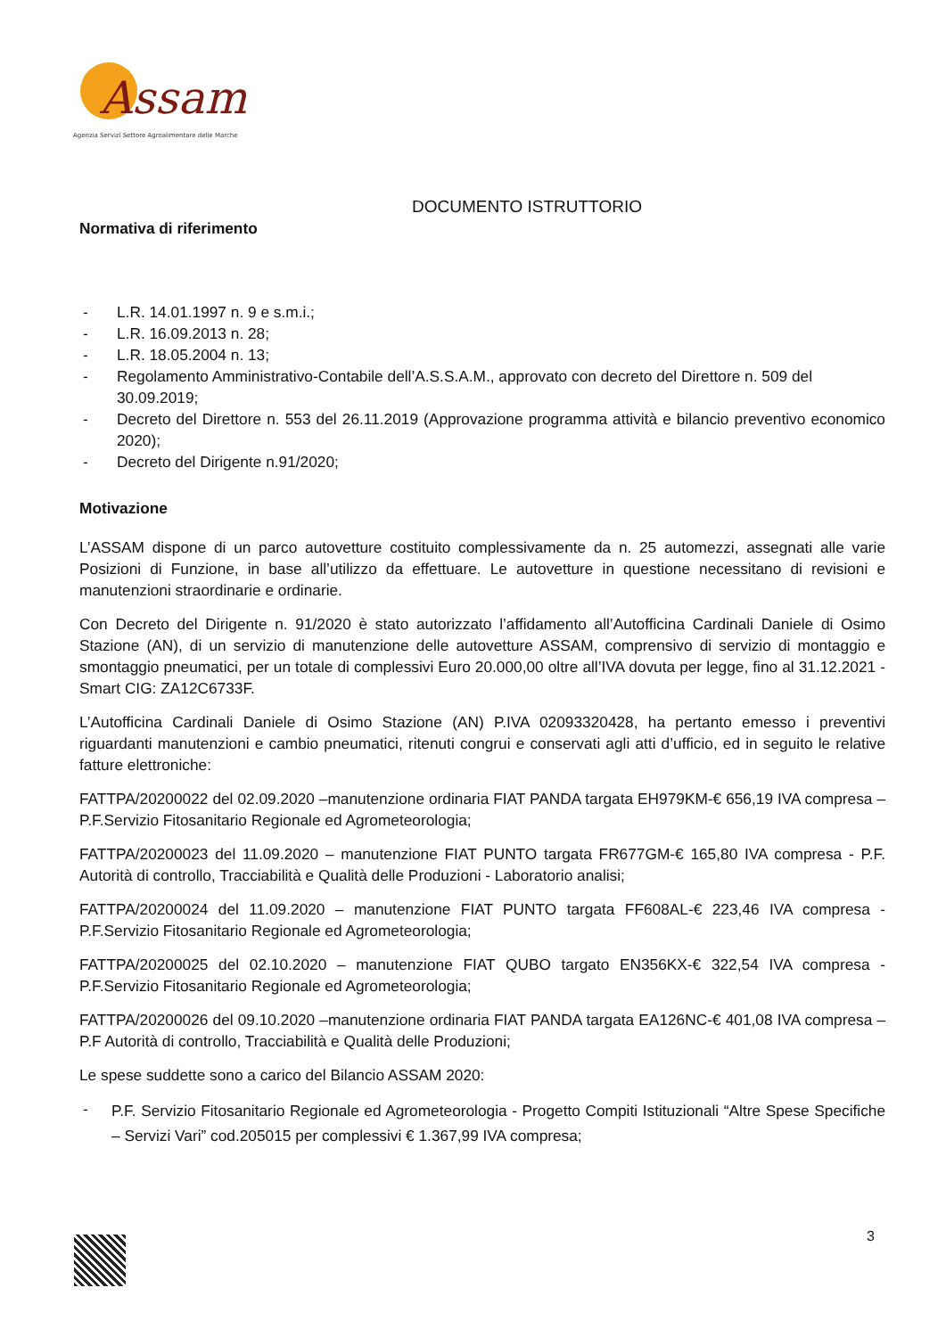Assam
Agenzia Servizi Settore Agroalimentare delle Marche
DOCUMENTO ISTRUTTORIO
Normativa di riferimento
- L.R. 14.01.1997 n. 9 e s.m.i.;
- L.R. 16.09.2013 n. 28;
- L.R. 18.05.2004 n. 13;
- Regolamento Amministrativo-Contabile dell’A.S.S.A.M., approvato con decreto del Direttore n. 509 del 30.09.2019;
- Decreto del Direttore n. 553 del 26.11.2019 (Approvazione programma attività e bilancio preventivo economico 2020);
- Decreto del Dirigente n.91/2020;
Motivazione
L’ASSAM dispone di un parco autovetture costituito complessivamente da n. 25 automezzi, assegnati alle varie Posizioni di Funzione, in base all’utilizzo da effettuare. Le autovetture in questione necessitano di revisioni e manutenzioni straordinarie e ordinarie.
Con Decreto del Dirigente n. 91/2020 è stato autorizzato l’affidamento all’Autofficina Cardinali Daniele di Osimo Stazione (AN), di un servizio di manutenzione delle autovetture ASSAM, comprensivo di servizio di montaggio e smontaggio pneumatici, per un totale di complessivi Euro 20.000,00 oltre all’IVA dovuta per legge, fino al 31.12.2021 - Smart CIG: ZA12C6733F.
L’Autofficina Cardinali Daniele di Osimo Stazione (AN) P.IVA 02093320428, ha pertanto emesso i preventivi riguardanti manutenzioni e cambio pneumatici, ritenuti congrui e conservati agli atti d’ufficio, ed in seguito le relative fatture elettroniche:
FATTPA/20200022 del 02.09.2020 –manutenzione ordinaria FIAT PANDA targata EH979KM-€ 656,19 IVA compresa – P.F.Servizio Fitosanitario Regionale ed Agrometeorologia;
FATTPA/20200023 del 11.09.2020 – manutenzione FIAT PUNTO targata FR677GM-€ 165,80 IVA compresa - P.F. Autorità di controllo, Tracciabilità e Qualità delle Produzioni - Laboratorio analisi;
FATTPA/20200024 del 11.09.2020 – manutenzione FIAT PUNTO targata FF608AL-€ 223,46 IVA compresa - P.F.Servizio Fitosanitario Regionale ed Agrometeorologia;
FATTPA/20200025 del 02.10.2020 – manutenzione FIAT QUBO targato EN356KX-€ 322,54 IVA compresa - P.F.Servizio Fitosanitario Regionale ed Agrometeorologia;
FATTPA/20200026 del 09.10.2020 –manutenzione ordinaria FIAT PANDA targata EA126NC-€ 401,08 IVA compresa – P.F Autorità di controllo, Tracciabilità e Qualità delle Produzioni;
Le spese suddette sono a carico del Bilancio ASSAM 2020:
- P.F. Servizio Fitosanitario Regionale ed Agrometeorologia - Progetto Compiti Istituzionali “Altre Spese Specifiche – Servizi Vari” cod.205015 per complessivi € 1.367,99 IVA compresa;
3